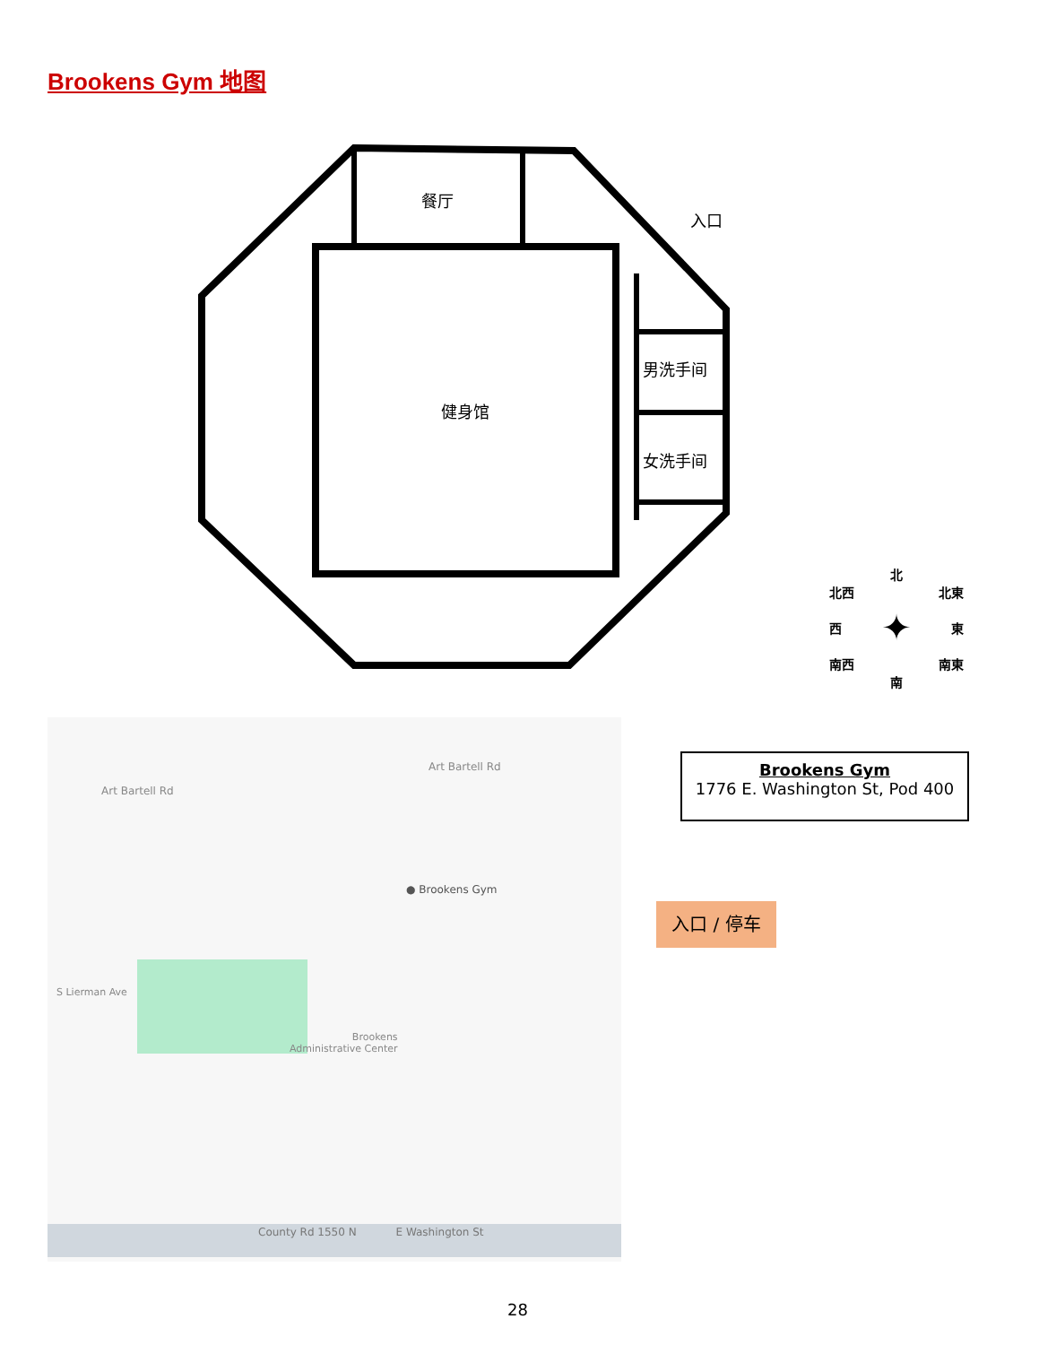Brookens Gym 地图
餐厅
入口
健身馆
男洗手间
女洗手间
北
北西 北東
西 ✦ 東
南西 南東
南
Art Bartell Rd
Art Bartell Rd
● Brookens Gym
Brookens
Administrative Center
County Rd 1550 N E Washington St
S Lierman Ave
Brookens Gym
1776 E. Washington St, Pod 400
入口 / 停车
28